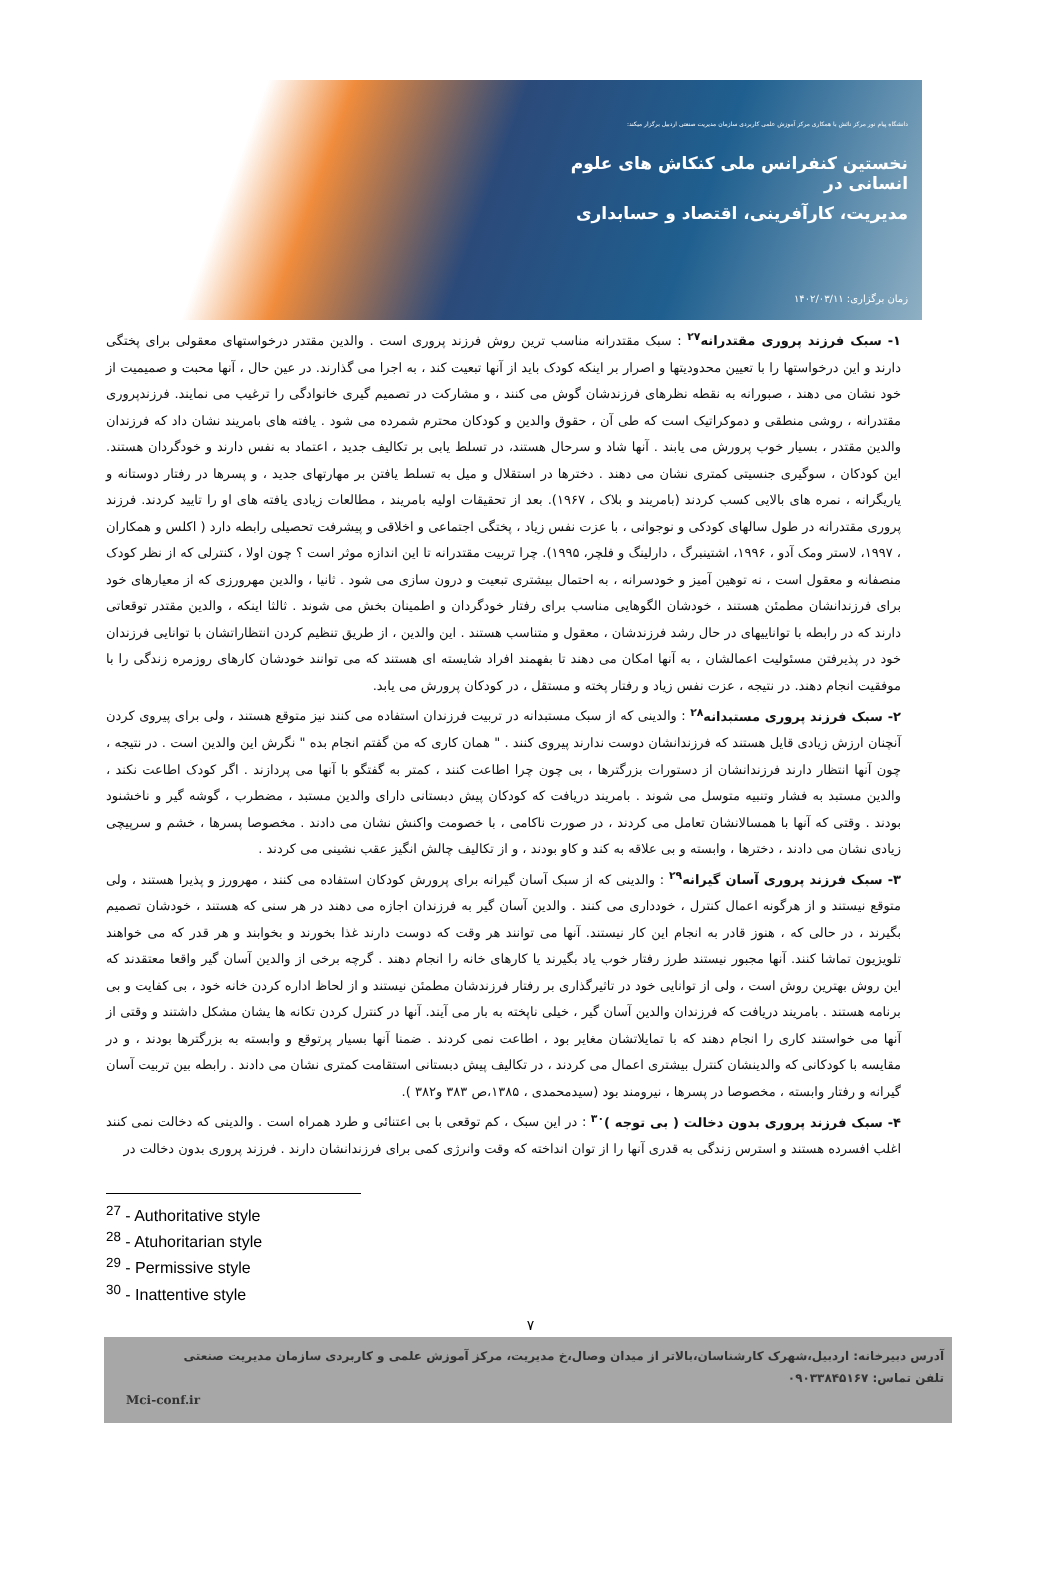دانشگاه پیام نور مرکز نائش با همکاری مرکز آموزش علمی کاربردی سازمان مدیریت صنعتی اردبیل برگزار میکند:
نخستین کنفرانس ملی کنکاش های علوم انسانی در
مدیریت، کارآفرینی، اقتصاد و حسابداری
زمان برگزاری: ۱۴۰۲/۰۳/۱۱
۱- سبک فرزند پروری مقتدرانه<sup>۲۷</sup> : سبک مقتدرانه مناسب ترین روش فرزند پروری است . والدین مقتدر درخواستهای معقولی برای پختگی دارند و این درخواستها را با تعیین محدودیتها و اصرار بر اینکه کودک باید از آنها تبعیت کند ، به اجرا می گذارند. در عین حال ، آنها محبت و صمیمیت از خود نشان می دهند ، صبورانه به نقطه نظرهای فرزندشان گوش می کنند ، و مشارکت در تصمیم گیری خانوادگی را ترغیب می نمایند. فرزندپروری مقتدرانه ، روشی منطقی و دموکراتیک است که طی آن ، حقوق والدین و کودکان محترم شمرده می شود . یافته های بامریند نشان داد که فرزندان والدین مقتدر ، بسیار خوب پرورش می یابند . آنها شاد و سرحال هستند، در تسلط یابی بر تکالیف جدید ، اعتماد به نفس دارند و خودگردان هستند. این کودکان ، سوگیری جنسیتی کمتری نشان می دهند . دخترها در استقلال و میل به تسلط یافتن بر مهارتهای جدید ، و پسرها در رفتار دوستانه و یاریگرانه ، نمره های بالایی کسب کردند (بامریند و بلاک ، ۱۹۶۷). بعد از تحقیقات اولیه بامریند ، مطالعات زیادی یافته های او را تایید کردند. فرزند پروری مقتدرانه در طول سالهای کودکی و نوجوانی ، با عزت نفس زیاد ، پختگی اجتماعی و اخلاقی و پیشرفت تحصیلی رابطه دارد ( اکلس و همکاران ، ۱۹۹۷، لاستر ومک آدو ، ۱۹۹۶، اشتینبرگ ، دارلینگ و فلچر، ۱۹۹۵). چرا تربیت مقتدرانه تا این اندازه موثر است ؟ چون اولا ، کنترلی که از نظر کودک منصفانه و معقول است ، نه توهین آمیز و خودسرانه ، به احتمال بیشتری تبعیت و درون سازی می شود . ثانیا ، والدین مهرورزی که از معیارهای خود برای فرزندانشان مطمئن هستند ، خودشان الگوهایی مناسب برای رفتار خودگردان و اطمینان بخش می شوند . ثالثا اینکه ، والدین مقتدر توقعاتی دارند که در رابطه با تواناییهای در حال رشد فرزندشان ، معقول و متناسب هستند . این والدین ، از طریق تنظیم کردن انتظاراتشان با توانایی فرزندان خود در پذیرفتن مسئولیت اعمالشان ، به آنها امکان می دهند تا بفهمند افراد شایسته ای هستند که می توانند خودشان کارهای روزمره زندگی را با موفقیت انجام دهند. در نتیجه ، عزت نفس زیاد و رفتار پخته و مستقل ، در کودکان پرورش می یابد.
۲- سبک فرزند پروری مستبدانه<sup>۲۸</sup> : والدینی که از سبک مستبدانه در تربیت فرزندان استفاده می کنند نیز متوقع هستند ، ولی برای پیروی کردن آنچنان ارزش زیادی قایل هستند که فرزندانشان دوست ندارند پیروی کنند . " همان کاری که من گفتم انجام بده " نگرش این والدین است . در نتیجه ، چون آنها انتظار دارند فرزندانشان از دستورات بزرگترها ، بی چون چرا اطاعت کنند ، کمتر به گفتگو با آنها می پردازند . اگر کودک اطاعت نکند ، والدین مستبد به فشار وتنبیه متوسل می شوند . بامریند دریافت که کودکان پیش دبستانی دارای والدین مستبد ، مضطرب ، گوشه گیر و ناخشنود بودند . وقتی که آنها با همسالانشان تعامل می کردند ، در صورت ناکامی ، با خصومت واکنش نشان می دادند . مخصوصا پسرها ، خشم و سرپیچی زیادی نشان می دادند ، دخترها ، وابسته و بی علاقه به کند و کاو بودند ، و از تکالیف چالش انگیز عقب نشینی می کردند .
۳- سبک فرزند پروری آسان گیرانه<sup>۲۹</sup> : والدینی که از سبک آسان گیرانه برای پرورش کودکان استفاده می کنند ، مهرورز و پذیرا هستند ، ولی متوقع نیستند و از هرگونه اعمال کنترل ، خودداری می کنند . والدین آسان گیر به فرزندان اجازه می دهند در هر سنی که هستند ، خودشان تصمیم بگیرند ، در حالی که ، هنوز قادر به انجام این کار نیستند. آنها می توانند هر وقت که دوست دارند غذا بخورند و بخوابند و هر قدر که می خواهند تلویزیون تماشا کنند. آنها مجبور نیستند طرز رفتار خوب یاد بگیرند یا کارهای خانه را انجام دهند . گرچه برخی از والدین آسان گیر واقعا معتقدند که این روش بهترین روش است ، ولی از توانایی خود در تاثیرگذاری بر رفتار فرزندشان مطمئن نیستند و از لحاظ اداره کردن خانه خود ، بی کفایت و بی برنامه هستند . بامریند دریافت که فرزندان والدین آسان گیر ، خیلی ناپخته به بار می آیند. آنها در کنترل کردن تکانه ها یشان مشکل داشتند و وقتی از آنها می خواستند کاری را انجام دهند که با تمایلاتشان مغایر بود ، اطاعت نمی کردند . ضمنا آنها بسیار پرتوقع و وابسته به بزرگترها بودند ، و در مقایسه با کودکانی که والدینشان کنترل بیشتری اعمال می کردند ، در تکالیف پیش دبستانی استقامت کمتری نشان می دادند . رابطه بین تربیت آسان گیرانه و رفتار وابسته ، مخصوصا در پسرها ، نیرومند بود (سیدمحمدی ، ۱۳۸۵،ص ۳۸۳ و۳۸۲ ).
۴- سبک فرزند پروری بدون دخالت ( بی توجه )<sup>۳۰</sup> : در این سبک ، کم توقعی با بی اعتنائی و طرد همراه است . والدینی که دخالت نمی کنند اغلب افسرده هستند و استرس زندگی به قدری آنها را از توان انداخته که وقت وانرژی کمی برای فرزندانشان دارند . فرزند پروری بدون دخالت در
<sup>27</sup> - Authoritative style
<sup>28</sup> - Atuhoritarian style
<sup>29</sup> - Permissive style
<sup>30</sup> - Inattentive style
۷
آدرس دبیرخانه: اردبیل،شهرک کارشناسان،بالاتر از میدان وصال،خ مدیریت، مرکز آموزش علمی و کاربردی سازمان مدیریت صنعتی
تلفن تماس: ۰۹۰۳۳۸۴۵۱۶۷
Mci-conf.ir